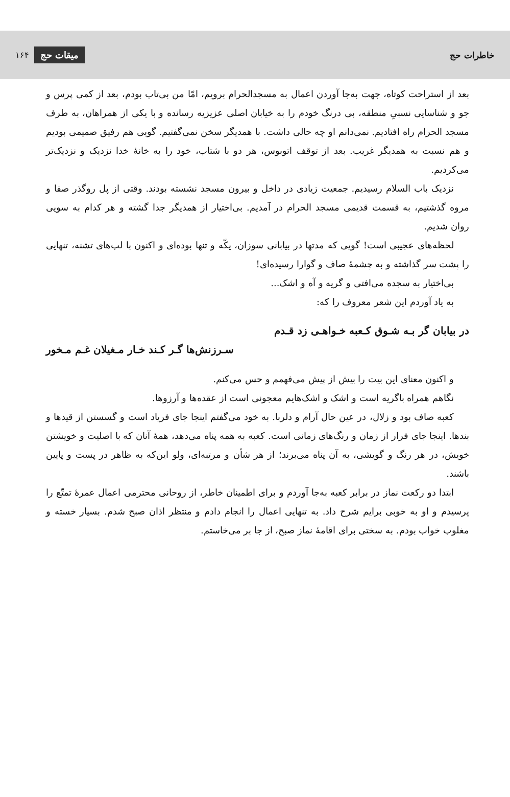خاطرات حج ۱۶۴ میقات حج
بعد از استراحت کوتاه، جهت به‌جا آوردن اعمال به مسجدالحرام برویم، امّا من بی‌تاب بودم، بعد از کمی پرس و جو و شناسایی نسبیِ منطقه، بی درنگ خودم را به خیابان اصلی عزیزیه رسانده و با یکی از همراهان، به طرف مسجد الحرام راه افتادیم. نمی‌دانم او چه حالی داشت. با همدیگر سخن نمی‌گفتیم. گویی هم رفیق صمیمی بودیم و هم نسبت به همدیگر غریب. بعد از توقف اتوبوس، هر دو با شتاب، خود را به خانهٔ خدا نزدیک و نزدیک‌تر می‌کردیم.
نزدیک باب السلام رسیدیم. جمعیت زیادی در داخل و بیرون مسجد نشسته بودند. وقتی از پل روگذر صفا و مروه گذشتیم، به قسمت قدیمی مسجد الحرام در آمدیم. بی‌اختیار از همدیگر جدا گشته و هر کدام به سویی روان شدیم.
لحظه‌های عجیبی است! گویی که مدتها در بیابانی سوزان، یکّه و تنها بوده‌ای و اکنون با لب‌های تشنه، تنهایی را پشت سر گذاشته و به چشمهٔ صاف و گوارا رسیده‌ای!
بی‌اختیار به سجده می‌افتی و گریه و آه و اشک...
به یاد آوردم این شعر معروف را که:
در بیابان گر بـه شـوق کـعبه خـواهـی زد قـدم
سـرزنش‌ها گـر کـند خـار مـغیلان غـم مـخور
و اکنون معنای این بیت را بیش از پیش می‌فهمم و حس می‌کنم.
نگاهم همراه باگریه است و اشک و اشک‌هایم معجونی است از عقده‌ها و آرزوها.
کعبه صاف بود و زلال، در عین حال آرام و دلربا. به خود می‌گفتم اینجا جای فریاد است و گسستن از قیدها و بندها. اینجا جای فرار از زمان و رنگ‌های زمانی است. کعبه به همه پناه می‌دهد، همهٔ آنان که با اصلیت و خویشتن خویش، در هر رنگ و گویشی، به آن پناه می‌برند؛ از هر شأن و مرتبه‌ای، ولو این‌که به ظاهر در پست و پایین باشند.
ابتدا دو رکعت نماز در برابر کعبه به‌جا آوردم و برای اطمینان خاطر، از روحانی محترمی اعمال عمرهٔ تمتّع را پرسیدم و او به خوبی برایم شرح داد. به تنهایی اعمال را انجام دادم و منتظر اذان صبح شدم. بسیار خسته و مغلوب خواب بودم. به سختی برای اقامهٔ نماز صبح، از جا بر می‌خاستم.